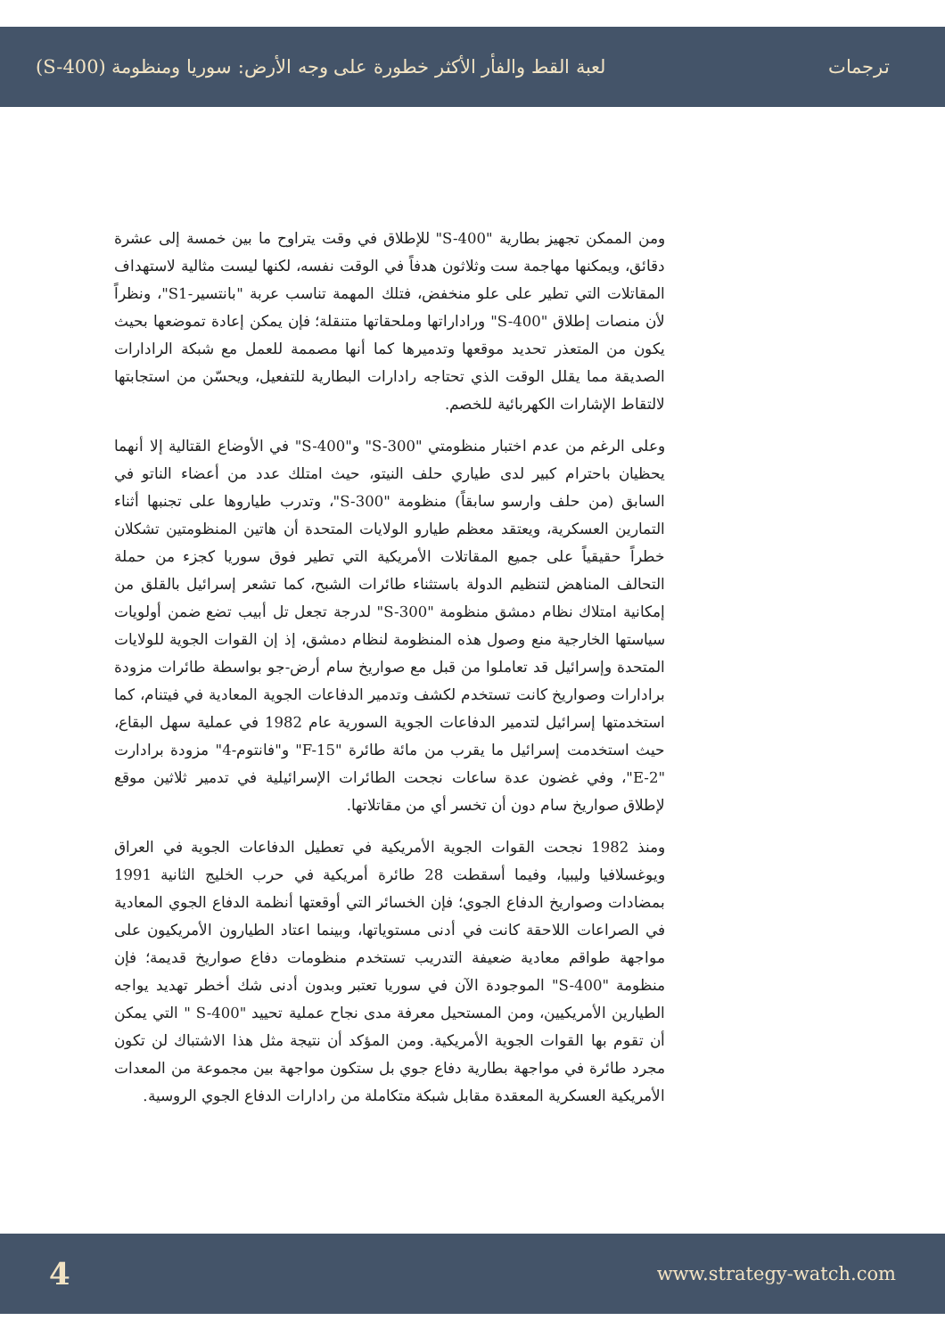ترجمات لعبة القط والفأر الأكثر خطورة على وجه الأرض: سوريا ومنظومة (S-400)
ومن الممكن تجهيز بطارية "S-400" للإطلاق في وقت يتراوح ما بين خمسة إلى عشرة دقائق، ويمكنها مهاجمة ست وثلاثون هدفاً في الوقت نفسه، لكنها ليست مثالية لاستهداف المقاتلات التي تطير على علو منخفض، فتلك المهمة تناسب عربة "بانتسير-S1"، ونظراً لأن منصات إطلاق "S-400" وراداراتها وملحقاتها متنقلة؛ فإن يمكن إعادة تموضعها بحيث يكون من المتعذر تحديد موقعها وتدميرها كما أنها مصممة للعمل مع شبكة الرادارات الصديقة مما يقلل الوقت الذي تحتاجه رادارات البطارية للتفعيل، ويحسّن من استجابتها لالتقاط الإشارات الكهربائية للخصم.
وعلى الرغم من عدم اختبار منظومتي "S-300" و"S-400" في الأوضاع القتالية إلا أنهما يحظيان باحترام كبير لدى طياري حلف النيتو، حيث امتلك عدد من أعضاء الناتو في السابق (من حلف وارسو سابقاً) منظومة "S-300"، وتدرب طياروها على تجنبها أثناء التمارين العسكرية، ويعتقد معظم طيارو الولايات المتحدة أن هاتين المنظومتين تشكلان خطراً حقيقياً على جميع المقاتلات الأمريكية التي تطير فوق سوريا كجزء من حملة التحالف المناهض لتنظيم الدولة باستثناء طائرات الشبح، كما تشعر إسرائيل بالقلق من إمكانية امتلاك نظام دمشق منظومة "S-300" لدرجة تجعل تل أبيب تضع ضمن أولويات سياستها الخارجية منع وصول هذه المنظومة لنظام دمشق، إذ إن القوات الجوية للولايات المتحدة وإسرائيل قد تعاملوا من قبل مع صواريخ سام أرض-جو بواسطة طائرات مزودة برادارات وصواريخ كانت تستخدم لكشف وتدمير الدفاعات الجوية المعادية في فيتنام، كما استخدمتها إسرائيل لتدمير الدفاعات الجوية السورية عام 1982 في عملية سهل البقاع، حيث استخدمت إسرائيل ما يقرب من مائة طائرة "F-15" و"فانتوم-4" مزودة برادارت "E-2"، وفي غضون عدة ساعات نجحت الطائرات الإسرائيلية في تدمير ثلاثين موقع لإطلاق صواريخ سام دون أن تخسر أي من مقاتلاتها.
ومنذ 1982 نجحت القوات الجوية الأمريكية في تعطيل الدفاعات الجوية في العراق ويوغسلافيا وليبيا، وفيما أسقطت 28 طائرة أمريكية في حرب الخليج الثانية 1991 بمضادات وصواريخ الدفاع الجوي؛ فإن الخسائر التي أوقعتها أنظمة الدفاع الجوي المعادية في الصراعات اللاحقة كانت في أدنى مستوياتها، وبينما اعتاد الطيارون الأمريكيون على مواجهة طواقم معادية ضعيفة التدريب تستخدم منظومات دفاع صواريخ قديمة؛ فإن منظومة "S-400" الموجودة الآن في سوريا تعتبر وبدون أدنى شك أخطر تهديد يواجه الطيارين الأمريكيين، ومن المستحيل معرفة مدى نجاح عملية تحييد "S-400 " التي يمكن أن تقوم بها القوات الجوية الأمريكية. ومن المؤكد أن نتيجة مثل هذا الاشتباك لن تكون مجرد طائرة في مواجهة بطارية دفاع جوي بل ستكون مواجهة بين مجموعة من المعدات الأمريكية العسكرية المعقدة مقابل شبكة متكاملة من رادارات الدفاع الجوي الروسية.
4 www.strategy-watch.com